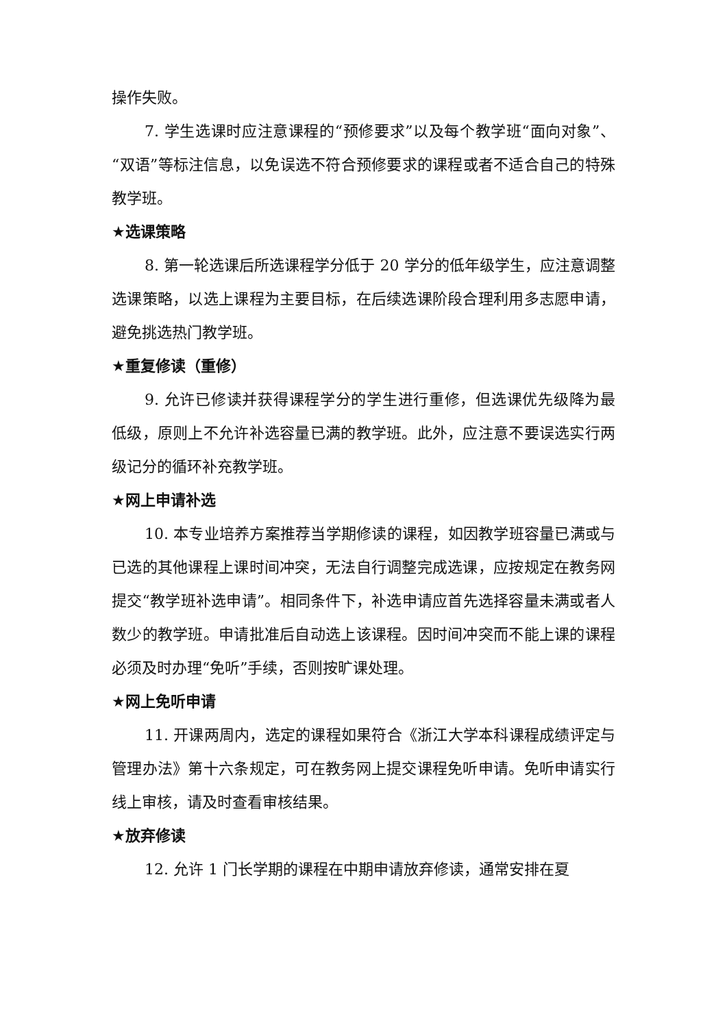操作失败。
7. 学生选课时应注意课程的“预修要求”以及每个教学班“面向对象”、“双语”等标注信息，以免误选不符合预修要求的课程或者不适合自己的特殊教学班。
★选课策略
8. 第一轮选课后所选课程学分低于 20 学分的低年级学生，应注意调整选课策略，以选上课程为主要目标，在后续选课阶段合理利用多志愿申请，避免挑选热门教学班。
★重复修读（重修）
9. 允许已修读并获得课程学分的学生进行重修，但选课优先级降为最低级，原则上不允许补选容量已满的教学班。此外，应注意不要误选实行两级记分的循环补充教学班。
★网上申请补选
10. 本专业培养方案推荐当学期修读的课程，如因教学班容量已满或与已选的其他课程上课时间冲突，无法自行调整完成选课，应按规定在教务网提交“教学班补选申请”。相同条件下，补选申请应首先选择容量未满或者人数少的教学班。申请批准后自动选上该课程。因时间冲突而不能上课的课程必须及时办理“免听”手续，否则按旷课处理。
★网上免听申请
11. 开课两周内，选定的课程如果符合《浙江大学本科课程成绩评定与管理办法》第十六条规定，可在教务网上提交课程免听申请。免听申请实行线上审核，请及时查看审核结果。
★放弃修读
12. 允许 1 门长学期的课程在中期申请放弃修读，通常安排在夏